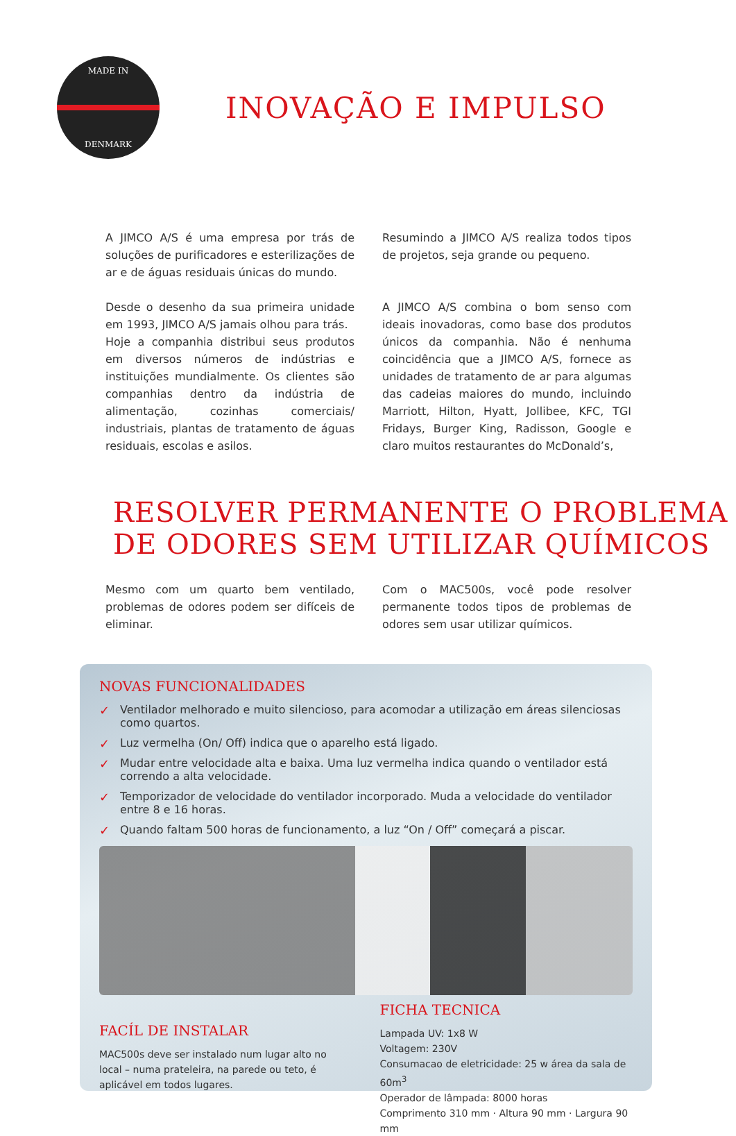MADE IN
DENMARK
INOVAÇÃO E IMPULSO
A JIMCO A/S é uma empresa por trás de soluções de purificadores e esterilizações de ar e de águas residuais únicas do mundo.
Desde o desenho da sua primeira unidade em 1993, JIMCO A/S jamais olhou para trás.
Hoje a companhia distribui seus produtos em diversos números de indústrias e instituições mundialmente. Os clientes são companhias dentro da indústria de alimentação, cozinhas comerciais/ industriais, plantas de tratamento de águas residuais, escolas e asilos.
Resumindo a JIMCO A/S realiza todos tipos de projetos, seja grande ou pequeno.
A JIMCO A/S combina o bom senso com ideais inovadoras, como base dos produtos únicos da companhia. Não é nenhuma coincidência que a JIMCO A/S, fornece as unidades de tratamento de ar para algumas das cadeias maiores do mundo, incluindo Marriott, Hilton, Hyatt, Jollibee, KFC, TGI Fridays, Burger King, Radisson, Google e claro muitos restaurantes do McDonald’s,
RESOLVER PERMANENTE O PROBLEMA
DE ODORES SEM UTILIZAR QUÍMICOS
Mesmo com um quarto bem ventilado, problemas de odores podem ser difíceis de eliminar.
Com o MAC500s, você pode resolver permanente todos tipos de problemas de odores sem usar utilizar químicos.
NOVAS FUNCIONALIDADES
✓ Ventilador melhorado e muito silencioso, para acomodar a utilização em áreas silenciosas como quartos.
✓ Luz vermelha (On/ Off) indica que o aparelho está ligado.
✓ Mudar entre velocidade alta e baixa. Uma luz vermelha indica quando o ventilador está correndo a alta velocidade.
✓ Temporizador de velocidade do ventilador incorporado. Muda a velocidade do ventilador entre 8 e 16 horas.
✓ Quando faltam 500 horas de funcionamento, a luz “On / Off” começará a piscar.
FACÍL DE INSTALAR
MAC500s deve ser instalado num lugar alto no local – numa prateleira, na parede ou teto, é aplicável em todos lugares.
FICHA TECNICA
Lampada UV: 1x8 W
Voltagem: 230V
Consumacao de eletricidade: 25 w área da sala de 60m<sup>3</sup>
Operador de lâmpada: 8000 horas
Comprimento 310 mm · Altura 90 mm · Largura 90 mm